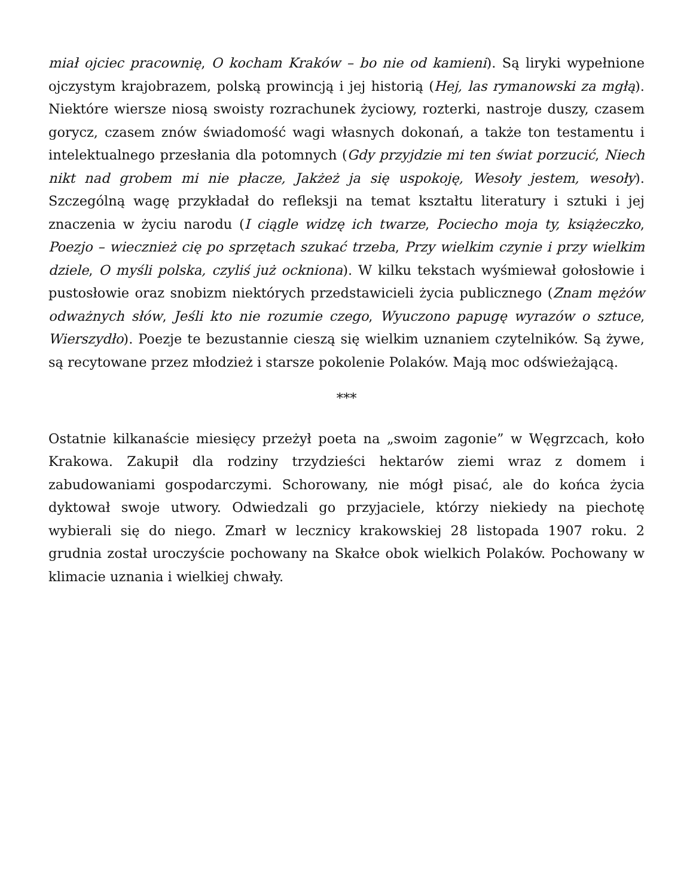miał ojciec pracownię, O kocham Kraków – bo nie od kamieni). Są liryki wypełnione ojczystym krajobrazem, polską prowincją i jej historią (Hej, las rymanowski za mgłą). Niektóre wiersze niosą swoisty rozrachunek życiowy, rozterki, nastroje duszy, czasem gorycz, czasem znów świadomość wagi własnych dokonań, a także ton testamentu i intelektualnego przesłania dla potomnych (Gdy przyjdzie mi ten świat porzucić, Niech nikt nad grobem mi nie płacze, Jakżeż ja się uspokoję, Wesoły jestem, wesoły). Szczególną wagę przykładał do refleksji na temat kształtu literatury i sztuki i jej znaczenia w życiu narodu (I ciągle widzę ich twarze, Pociecho moja ty, książeczko, Poezjo – wiecznież cię po sprzętach szukać trzeba, Przy wielkim czynie i przy wielkim dziele, O myśli polska, czyliś już ockniona). W kilku tekstach wyśmiewał gołosłowie i pustosłowie oraz snobizm niektórych przedstawicieli życia publicznego (Znam mężów odważnych słów, Jeśli kto nie rozumie czego, Wyuczono papugę wyrazów o sztuce, Wierszydło). Poezje te bezustannie cieszą się wielkim uznaniem czytelników. Są żywe, są recytowane przez młodzież i starsze pokolenie Polaków. Mają moc odświeżającą.
***
Ostatnie kilkanaście miesięcy przeżył poeta na „swoim zagonie” w Węgrzcach, koło Krakowa. Zakupił dla rodziny trzydzieści hektarów ziemi wraz z domem i zabudowaniami gospodarczymi. Schorowany, nie mógł pisać, ale do końca życia dyktował swoje utwory. Odwiedzali go przyjaciele, którzy niekiedy na piechotę wybierali się do niego. Zmarł w lecznicy krakowskiej 28 listopada 1907 roku. 2 grudnia został uroczyście pochowany na Skałce obok wielkich Polaków. Pochowany w klimacie uznania i wielkiej chwały.